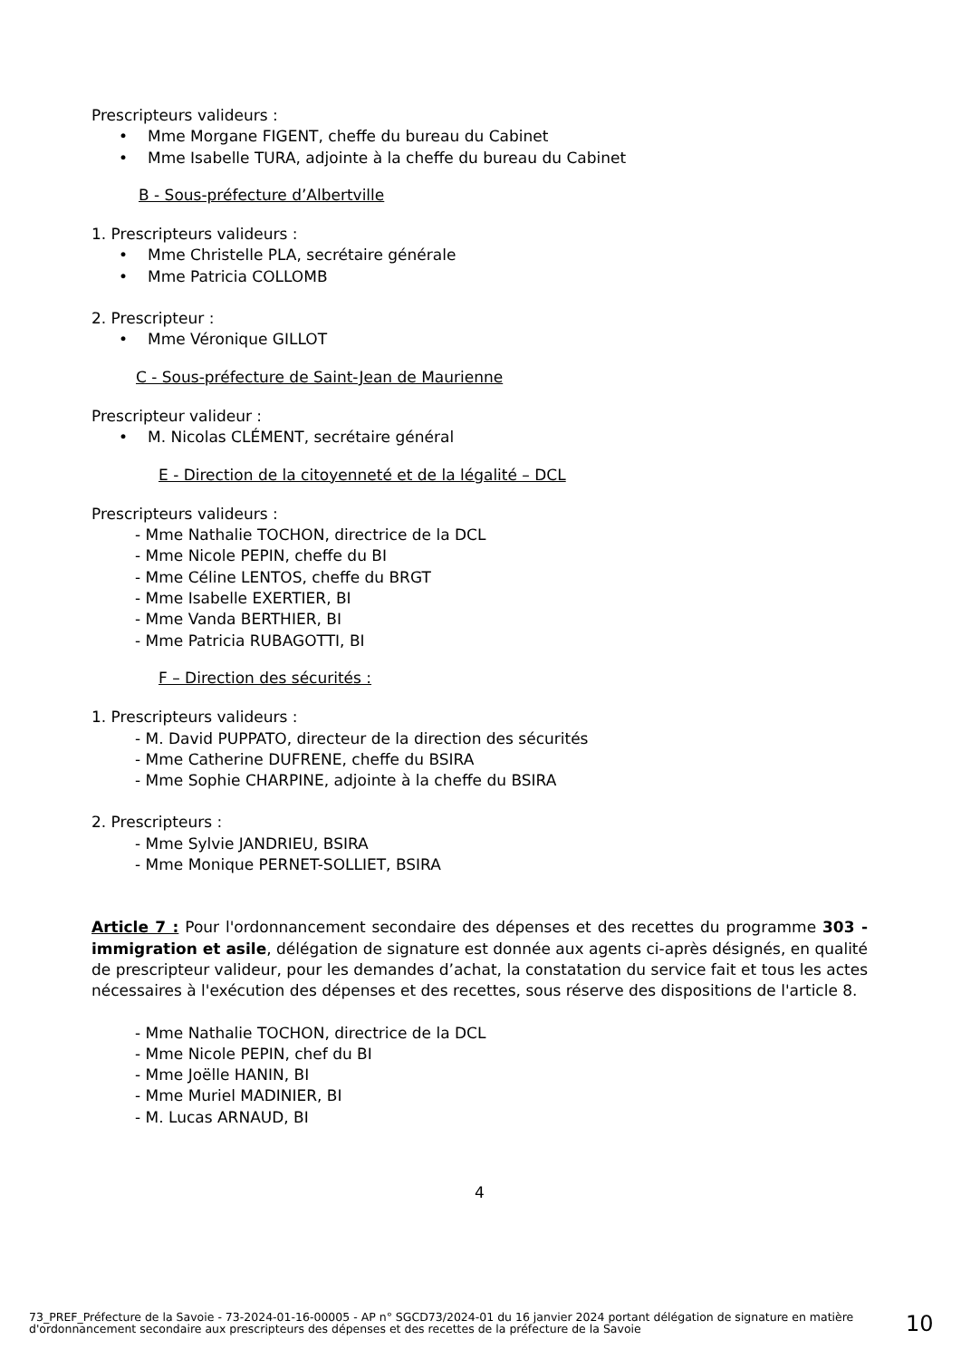Prescripteurs valideurs :
• Mme Morgane FIGENT, cheffe du bureau du Cabinet
• Mme Isabelle TURA, adjointe à la cheffe du bureau du Cabinet
B - Sous-préfecture d’Albertville
1. Prescripteurs valideurs :
• Mme Christelle PLA, secrétaire générale
• Mme Patricia COLLOMB
2. Prescripteur :
• Mme Véronique GILLOT
C - Sous-préfecture de Saint-Jean de Maurienne
Prescripteur valideur :
• M. Nicolas CLÉMENT, secrétaire général
E - Direction de la citoyenneté et de la légalité – DCL
Prescripteurs valideurs :
- Mme Nathalie TOCHON, directrice de la DCL
- Mme Nicole PEPIN, cheffe du BI
- Mme Céline LENTOS, cheffe du BRGT
- Mme Isabelle EXERTIER, BI
- Mme Vanda BERTHIER, BI
- Mme Patricia RUBAGOTTI, BI
F – Direction des sécurités :
1. Prescripteurs valideurs :
- M. David PUPPATO, directeur de la direction des sécurités
- Mme Catherine DUFRENE, cheffe du BSIRA
- Mme Sophie CHARPINE, adjointe à la cheffe du BSIRA
2. Prescripteurs :
- Mme Sylvie JANDRIEU, BSIRA
- Mme Monique PERNET-SOLLIET, BSIRA
Article 7 : Pour l'ordonnancement secondaire des dépenses et des recettes du programme 303 - immigration et asile, délégation de signature est donnée aux agents ci-après désignés, en qualité de prescripteur valideur, pour les demandes d’achat, la constatation du service fait et tous les actes nécessaires à l'exécution des dépenses et des recettes, sous réserve des dispositions de l'article 8.
- Mme Nathalie TOCHON, directrice de la DCL
- Mme Nicole PEPIN, chef du BI
- Mme Joëlle HANIN, BI
- Mme Muriel MADINIER, BI
- M. Lucas ARNAUD, BI
4
73_PREF_Préfecture de la Savoie - 73-2024-01-16-00005 - AP n° SGCD73/2024-01 du 16 janvier 2024 portant délégation de signature en matière d'ordonnancement secondaire aux prescripteurs des dépenses et des recettes de la préfecture de la Savoie
10